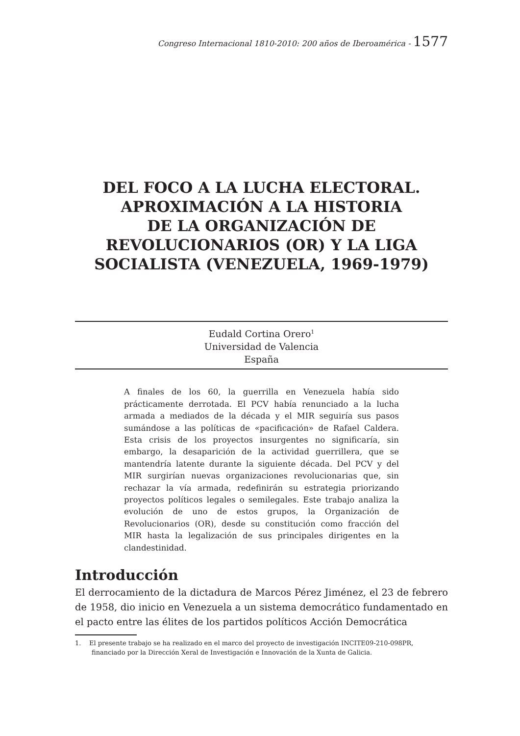Congreso Internacional 1810-2010: 200 años de Iberoamérica - 1577
DEL FOCO A LA LUCHA ELECTORAL.
APROXIMACIÓN A LA HISTORIA
DE LA ORGANIZACIÓN DE
REVOLUCIONARIOS (OR) Y LA LIGA
SOCIALISTA (VENEZUELA, 1969-1979)
Eudald Cortina Orero<sup>1</sup>
Universidad de Valencia
España
A finales de los 60, la guerrilla en Venezuela había sido prácticamente derrotada. El PCV había renunciado a la lucha armada a mediados de la década y el MIR seguiría sus pasos sumándose a las políticas de «pacificación» de Rafael Caldera. Esta crisis de los proyectos insurgentes no significaría, sin embargo, la desaparición de la actividad guerrillera, que se mantendría latente durante la siguiente década. Del PCV y del MIR surgirían nuevas organizaciones revolucionarias que, sin rechazar la vía armada, redefinirán su estrategia priorizando proyectos políticos legales o semilegales. Este trabajo analiza la evolución de uno de estos grupos, la Organización de Revolucionarios (OR), desde su constitución como fracción del MIR hasta la legalización de sus principales dirigentes en la clandestinidad.
Introducción
El derrocamiento de la dictadura de Marcos Pérez Jiménez, el 23 de febrero de 1958, dio inicio en Venezuela a un sistema democrático fundamentado en el pacto entre las élites de los partidos políticos Acción Democrática
1. El presente trabajo se ha realizado en el marco del proyecto de investigación INCITE09-210-098PR, financiado por la Dirección Xeral de Investigación e Innovación de la Xunta de Galicia.